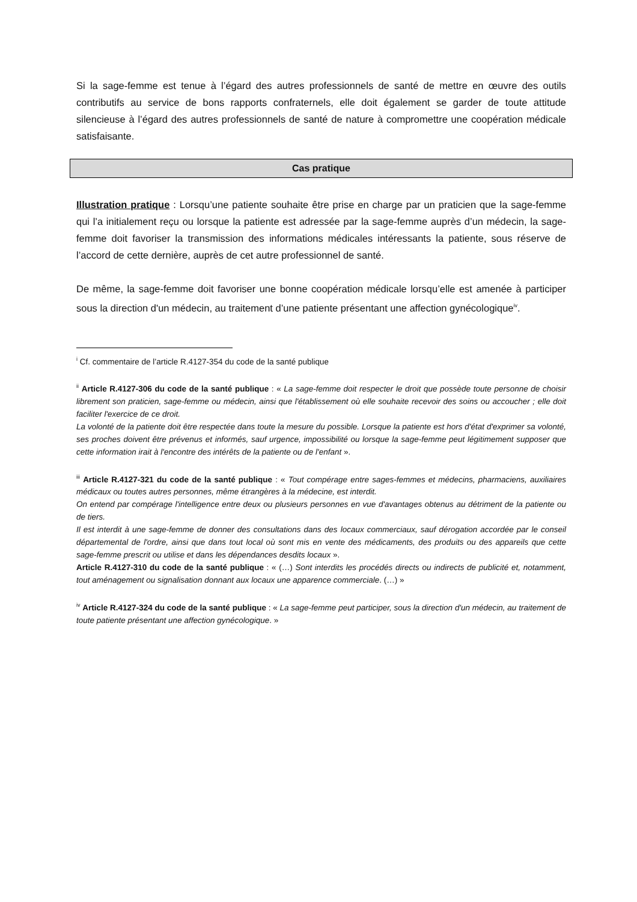Si la sage-femme est tenue à l’égard des autres professionnels de santé de mettre en œuvre des outils contributifs au service de bons rapports confraternels, elle doit également se garder de toute attitude silencieuse à l’égard des autres professionnels de santé de nature à compromettre une coopération médicale satisfaisante.
Cas pratique
Illustration pratique : Lorsqu’une patiente souhaite être prise en charge par un praticien que la sage-femme qui l’a initialement reçu ou lorsque la patiente est adressée par la sage-femme auprès d’un médecin, la sage-femme doit favoriser la transmission des informations médicales intéressants la patiente, sous réserve de l’accord de cette dernière, auprès de cet autre professionnel de santé.
De même, la sage-femme doit favoriser une bonne coopération médicale lorsqu’elle est amenée à participer sous la direction d'un médecin, au traitement d’une patiente présentant une affection gynécologique<sup>iv</sup>.
<sup>i</sup> Cf. commentaire de l’article R.4127-354 du code de la santé publique
<sup>ii</sup> Article R.4127-306 du code de la santé publique : « La sage-femme doit respecter le droit que possède toute personne de choisir librement son praticien, sage-femme ou médecin, ainsi que l'établissement où elle souhaite recevoir des soins ou accoucher ; elle doit faciliter l'exercice de ce droit.
La volonté de la patiente doit être respectée dans toute la mesure du possible. Lorsque la patiente est hors d'état d'exprimer sa volonté, ses proches doivent être prévenus et informés, sauf urgence, impossibilité ou lorsque la sage-femme peut légitimement supposer que cette information irait à l'encontre des intérêts de la patiente ou de l'enfant ».
<sup>iii</sup> Article R.4127-321 du code de la santé publique : « Tout compérage entre sages-femmes et médecins, pharmaciens, auxiliaires médicaux ou toutes autres personnes, même étrangères à la médecine, est interdit.
On entend par compérage l'intelligence entre deux ou plusieurs personnes en vue d'avantages obtenus au détriment de la patiente ou de tiers.
Il est interdit à une sage-femme de donner des consultations dans des locaux commerciaux, sauf dérogation accordée par le conseil départemental de l'ordre, ainsi que dans tout local où sont mis en vente des médicaments, des produits ou des appareils que cette sage-femme prescrit ou utilise et dans les dépendances desdits locaux ».
Article R.4127-310 du code de la santé publique : « (…) Sont interdits les procédés directs ou indirects de publicité et, notamment, tout aménagement ou signalisation donnant aux locaux une apparence commerciale. (…) »
<sup>iv</sup> Article R.4127-324 du code de la santé publique : « La sage-femme peut participer, sous la direction d'un médecin, au traitement de toute patiente présentant une affection gynécologique. »